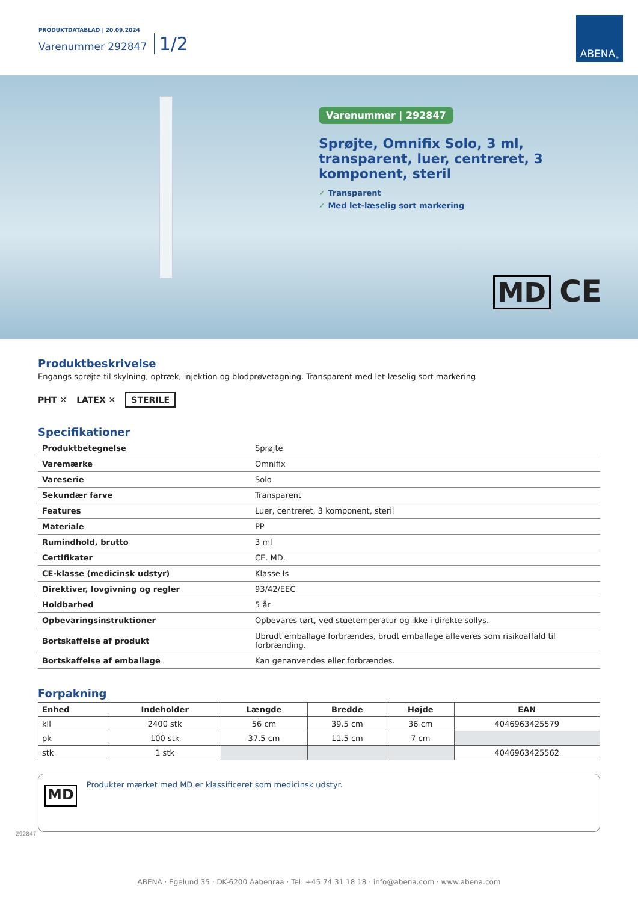PRODUKTDATABLAD | 20.09.2024
Varenummer 292847 1/2
ABENA<sup>®</sup>
Varenummer | 292847
Sprøjte, Omnifix Solo, 3 ml, transparent, luer, centreret, 3 komponent, steril
✓ Transparent
✓ Med let-læselig sort markering
MD CE
Produktbeskrivelse
Engangs sprøjte til skylning, optræk, injektion og blodprøvetagning. Transparent med let-læselig sort markering
PHT ✕ LATEX ✕
STERILE
Specifikationer
| Produktbetegnelse | Sprøjte |
| Varemærke | Omnifix |
| Vareserie | Solo |
| Sekundær farve | Transparent |
| Features | Luer, centreret, 3 komponent, steril |
| Materiale | PP |
| Rumindhold, brutto | 3 ml |
| Certifikater | CE. MD. |
| CE-klasse (medicinsk udstyr) | Klasse Is |
| Direktiver, lovgivning og regler | 93/42/EEC |
| Holdbarhed | 5 år |
| Opbevaringsinstruktioner | Opbevares tørt, ved stuetemperatur og ikke i direkte sollys. |
| Bortskaffelse af produkt | Ubrudt emballage forbrændes, brudt emballage afleveres som risikoaffald til forbrænding. |
| Bortskaffelse af emballage | Kan genanvendes eller forbrændes. |
Forpakning
| Enhed | Indeholder | Længde | Bredde | Højde | EAN |
| --- | --- | --- | --- | --- | --- |
| kll | 2400 stk | 56 cm | 39.5 cm | 36 cm | 4046963425579 |
| pk | 100 stk | 37.5 cm | 11.5 cm | 7 cm | |
| stk | 1 stk | | | | 4046963425562 |
MD Produkter mærket med MD er klassificeret som medicinsk udstyr.
292847
ABENA · Egelund 35 · DK-6200 Aabenraa · Tel. +45 74 31 18 18 · info@abena.com · www.abena.com